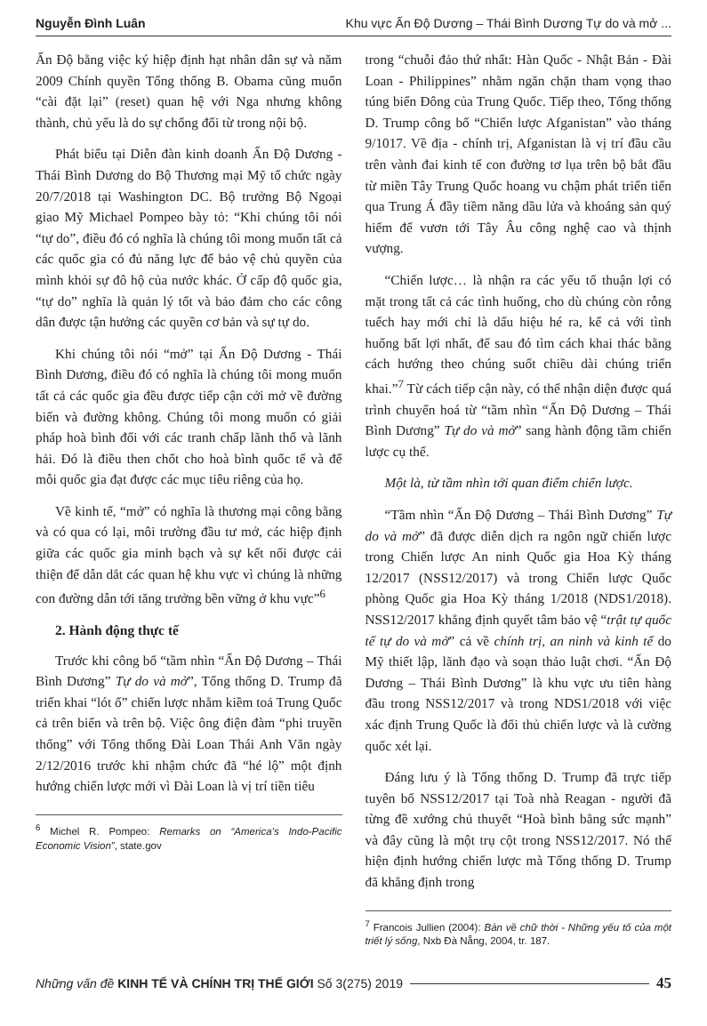Nguyễn Đình Luân Khu vực Ấn Độ Dương – Thái Bình Dương Tự do và mở ...
Ấn Độ bằng việc ký hiệp định hạt nhân dân sự và năm 2009 Chính quyền Tổng thống B. Obama cũng muốn “cài đặt lại” (reset) quan hệ với Nga nhưng không thành, chủ yếu là do sự chống đối từ trong nội bộ.
Phát biểu tại Diễn đàn kinh doanh Ấn Độ Dương - Thái Bình Dương do Bộ Thương mại Mỹ tổ chức ngày 20/7/2018 tại Washington DC. Bộ trưởng Bộ Ngoại giao Mỹ Michael Pompeo bày tỏ: “Khi chúng tôi nói “tự do”, điều đó có nghĩa là chúng tôi mong muốn tất cả các quốc gia có đủ năng lực để bảo vệ chủ quyền của mình khỏi sự đô hộ của nước khác. Ở cấp độ quốc gia, “tự do” nghĩa là quản lý tốt và bảo đảm cho các công dân được tận hưởng các quyền cơ bản và sự tự do.
Khi chúng tôi nói “mở” tại Ấn Độ Dương - Thái Bình Dương, điều đó có nghĩa là chúng tôi mong muốn tất cả các quốc gia đều được tiếp cận cởi mở về đường biển và đường không. Chúng tôi mong muốn có giải pháp hoà bình đối với các tranh chấp lãnh thổ và lãnh hải. Đó là điều then chốt cho hoà bình quốc tế và để mỗi quốc gia đạt được các mục tiêu riêng của họ.
Về kinh tế, “mở” có nghĩa là thương mại công bằng và có qua có lại, môi trường đầu tư mở, các hiệp định giữa các quốc gia minh bạch và sự kết nối được cải thiện để dẫn dắt các quan hệ khu vực vì chúng là những con đường dẫn tới tăng trưởng bền vững ở khu vực”<sup>6</sup>
2. Hành động thực tế
Trước khi công bố “tầm nhìn “Ấn Độ Dương – Thái Bình Dương” Tự do và mở”, Tổng thống D. Trump đã triển khai “lót ổ” chiến lược nhằm kiềm toả Trung Quốc cả trên biển và trên bộ. Việc ông điện đàm “phi truyền thống” với Tổng thống Đài Loan Thái Anh Văn ngày 2/12/2016 trước khi nhậm chức đã “hé lộ” một định hướng chiến lược mới vì Đài Loan là vị trí tiền tiêu
<sup>6</sup> Michel R. Pompeo: Remarks on “America’s Indo-Pacific Economic Vision”, state.gov
trong “chuỗi đảo thứ nhất: Hàn Quốc - Nhật Bản - Đài Loan - Philippines” nhằm ngăn chặn tham vọng thao túng biển Đông của Trung Quốc. Tiếp theo, Tổng thống D. Trump công bố “Chiến lược Afganistan” vào tháng 9/1017. Về địa - chính trị, Afganistan là vị trí đầu cầu trên vành đai kinh tế con đường tơ lụa trên bộ bắt đầu từ miền Tây Trung Quốc hoang vu chậm phát triển tiến qua Trung Á đầy tiềm năng dầu lửa và khoáng sản quý hiếm để vươn tới Tây Âu công nghệ cao và thịnh vượng.
“Chiến lược… là nhận ra các yếu tố thuận lợi có mặt trong tất cả các tình huống, cho dù chúng còn rỗng tuếch hay mới chỉ là dấu hiệu hé ra, kể cả với tình huống bất lợi nhất, để sau đó tìm cách khai thác bằng cách hướng theo chúng suốt chiều dài chúng triển khai.”<sup>7</sup> Từ cách tiếp cận này, có thể nhận diện được quá trình chuyển hoá từ “tầm nhìn “Ấn Độ Dương – Thái Bình Dương” Tự do và mở” sang hành động tầm chiến lược cụ thể.
Một là, từ tầm nhìn tới quan điểm chiến lược.
“Tầm nhìn “Ấn Độ Dương – Thái Bình Dương” Tự do và mở” đã được diễn dịch ra ngôn ngữ chiến lược trong Chiến lược An ninh Quốc gia Hoa Kỳ tháng 12/2017 (NSS12/2017) và trong Chiến lược Quốc phòng Quốc gia Hoa Kỳ tháng 1/2018 (NDS1/2018). NSS12/2017 khẳng định quyết tâm bảo vệ “trật tự quốc tế tự do và mở” cả về chính trị, an ninh và kinh tế do Mỹ thiết lập, lãnh đạo và soạn thảo luật chơi. “Ấn Độ Dương – Thái Bình Dương” là khu vực ưu tiên hàng đầu trong NSS12/2017 và trong NDS1/2018 với việc xác định Trung Quốc là đối thủ chiến lược và là cường quốc xét lại.
Đáng lưu ý là Tổng thống D. Trump đã trực tiếp tuyên bố NSS12/2017 tại Toà nhà Reagan - người đã từng đề xướng chủ thuyết “Hoà bình bằng sức mạnh” và đây cũng là một trụ cột trong NSS12/2017. Nó thể hiện định hướng chiến lược mà Tổng thống D. Trump đã khẳng định trong
<sup>7</sup> Francois Jullien (2004): Bàn về chữ thời - Những yếu tố của một triết lý sống, Nxb Đà Nẵng, 2004, tr. 187.
Những vấn đề KINH TẾ VÀ CHÍNH TRỊ THẾ GIỚI Số 3(275) 2019 45